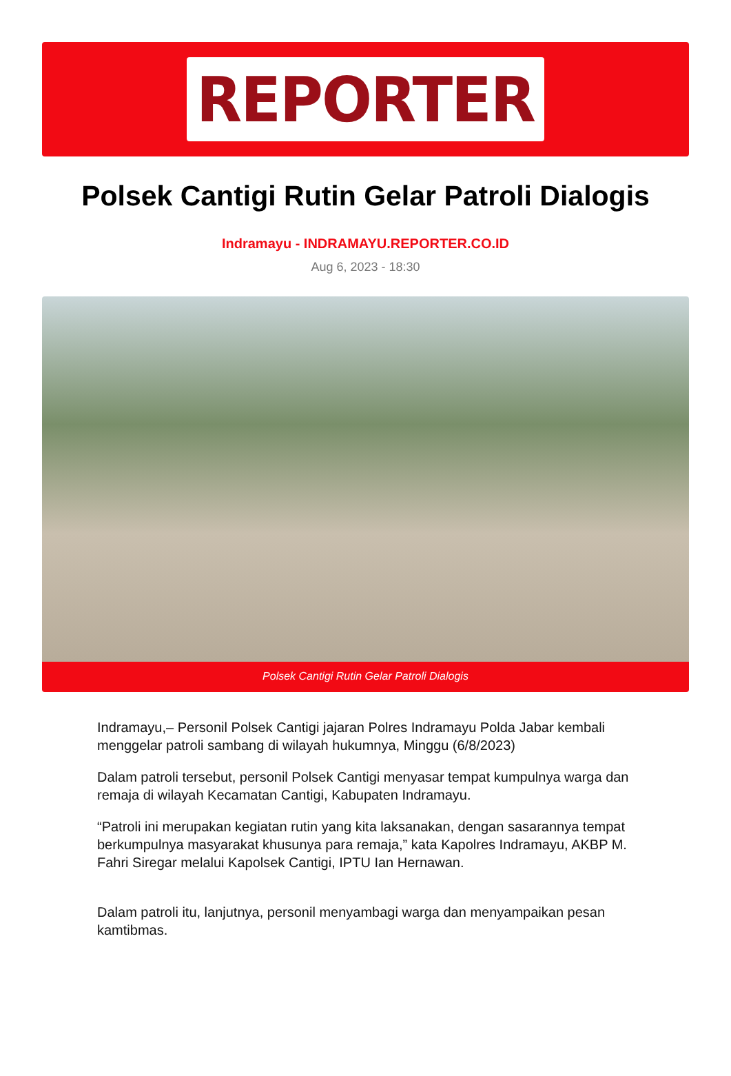REPORTER
Polsek Cantigi Rutin Gelar Patroli Dialogis
Indramayu - INDRAMAYU.REPORTER.CO.ID
Aug 6, 2023 - 18:30
Polsek Cantigi Rutin Gelar Patroli Dialogis
Indramayu,– Personil Polsek Cantigi jajaran Polres Indramayu Polda Jabar kembali menggelar patroli sambang di wilayah hukumnya, Minggu (6/8/2023)
Dalam patroli tersebut, personil Polsek Cantigi menyasar tempat kumpulnya warga dan remaja di wilayah Kecamatan Cantigi, Kabupaten Indramayu.
“Patroli ini merupakan kegiatan rutin yang kita laksanakan, dengan sasarannya tempat berkumpulnya masyarakat khusunya para remaja,” kata Kapolres Indramayu, AKBP M. Fahri Siregar melalui Kapolsek Cantigi, IPTU Ian Hernawan.
Dalam patroli itu, lanjutnya, personil menyambagi warga dan menyampaikan pesan kamtibmas.